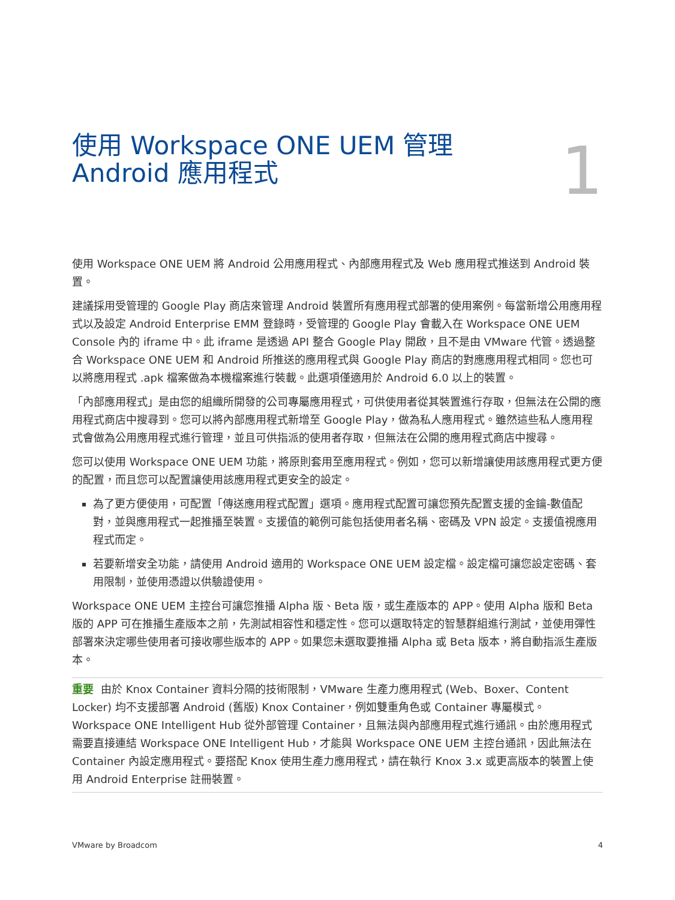使用 Workspace ONE UEM 管理
Android 應用程式
1
使用 Workspace ONE UEM 將 Android 公用應用程式、內部應用程式及 Web 應用程式推送到 Android 裝置。
建議採用受管理的 Google Play 商店來管理 Android 裝置所有應用程式部署的使用案例。每當新增公用應用程式以及設定 Android Enterprise EMM 登錄時，受管理的 Google Play 會載入在 Workspace ONE UEM Console 內的 iframe 中。此 iframe 是透過 API 整合 Google Play 開啟，且不是由 VMware 代管。透過整合 Workspace ONE UEM 和 Android 所推送的應用程式與 Google Play 商店的對應應用程式相同。您也可以將應用程式 .apk 檔案做為本機檔案進行裝載。此選項僅適用於 Android 6.0 以上的裝置。
「內部應用程式」是由您的組織所開發的公司專屬應用程式，可供使用者從其裝置進行存取，但無法在公開的應用程式商店中搜尋到。您可以將內部應用程式新增至 Google Play，做為私人應用程式。雖然這些私人應用程式會做為公用應用程式進行管理，並且可供指派的使用者存取，但無法在公開的應用程式商店中搜尋。
您可以使用 Workspace ONE UEM 功能，將原則套用至應用程式。例如，您可以新增讓使用該應用程式更方便的配置，而且您可以配置讓使用該應用程式更安全的設定。
為了更方便使用，可配置「傳送應用程式配置」選項。應用程式配置可讓您預先配置支援的金鑰-數值配對，並與應用程式一起推播至裝置。支援值的範例可能包括使用者名稱、密碼及 VPN 設定。支援值視應用程式而定。
若要新增安全功能，請使用 Android 適用的 Workspace ONE UEM 設定檔。設定檔可讓您設定密碼、套用限制，並使用憑證以供驗證使用。
Workspace ONE UEM 主控台可讓您推播 Alpha 版、Beta 版，或生產版本的 APP。使用 Alpha 版和 Beta 版的 APP 可在推播生產版本之前，先測試相容性和穩定性。您可以選取特定的智慧群組進行測試，並使用彈性部署來決定哪些使用者可接收哪些版本的 APP。如果您未選取要推播 Alpha 或 Beta 版本，將自動指派生產版本。
重要 由於 Knox Container 資料分隔的技術限制，VMware 生產力應用程式 (Web、Boxer、Content Locker) 均不支援部署 Android (舊版) Knox Container，例如雙重角色或 Container 專屬模式。Workspace ONE Intelligent Hub 從外部管理 Container，且無法與內部應用程式進行通訊。由於應用程式需要直接連結 Workspace ONE Intelligent Hub，才能與 Workspace ONE UEM 主控台通訊，因此無法在 Container 內設定應用程式。要搭配 Knox 使用生產力應用程式，請在執行 Knox 3.x 或更高版本的裝置上使用 Android Enterprise 註冊裝置。
VMware by Broadcom 4